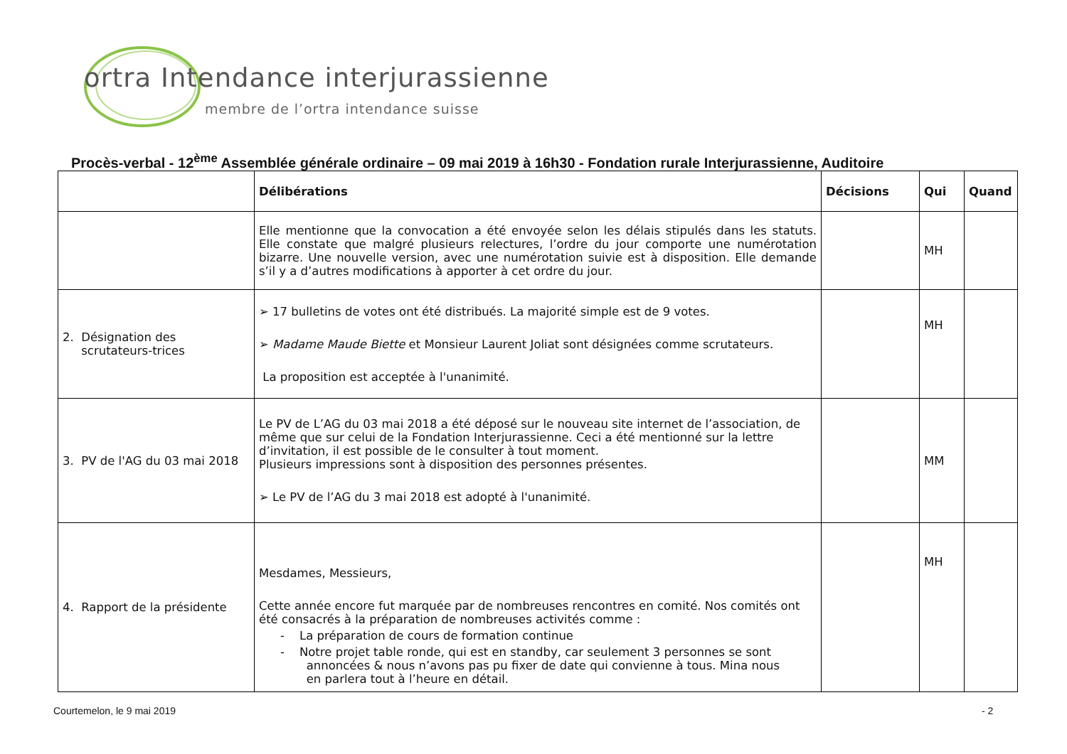ortra Intendance interjurassienne
membre de l’ortra intendance suisse
Procès-verbal - 12<sup>ème</sup> Assemblée générale ordinaire – 09 mai 2019 à 16h30 - Fondation rurale Interjurassienne, Auditoire
| | Délibérations | Décisions | Qui | Quand |
| --- | --- | --- | --- | --- |
| | Elle mentionne que la convocation a été envoyée selon les délais stipulés dans les statuts. Elle constate que malgré plusieurs relectures, l’ordre du jour comporte une numérotation bizarre. Une nouvelle version, avec une numérotation suivie est à disposition. Elle demande s’il y a d’autres modifications à apporter à cet ordre du jour. | | MH | |
| 2. Désignation des scrutateurs-trices | ➢ 17 bulletins de votes ont été distribués. La majorité simple est de 9 votes. ➢ Madame Maude Biette et Monsieur Laurent Joliat sont désignées comme scrutateurs. La proposition est acceptée à l'unanimité. | | MH | |
| 3. PV de l'AG du 03 mai 2018 | Le PV de L’AG du 03 mai 2018 a été déposé sur le nouveau site internet de l’association, de même que sur celui de la Fondation Interjurassienne. Ceci a été mentionné sur la lettre d’invitation, il est possible de le consulter à tout moment. Plusieurs impressions sont à disposition des personnes présentes. ➢ Le PV de l’AG du 3 mai 2018 est adopté à l'unanimité. | | MM | |
| 4. Rapport de la présidente | Mesdames, Messieurs, Cette année encore fut marquée par de nombreuses rencontres en comité. Nos comités ont été consacrés à la préparation de nombreuses activités comme : - La préparation de cours de formation continue - Notre projet table ronde, qui est en standby, car seulement 3 personnes se sont annoncées & nous n’avons pas pu fixer de date qui convienne à tous. Mina nous en parlera tout à l’heure en détail. | | MH | |
Courtemelon, le 9 mai 2019 - 2